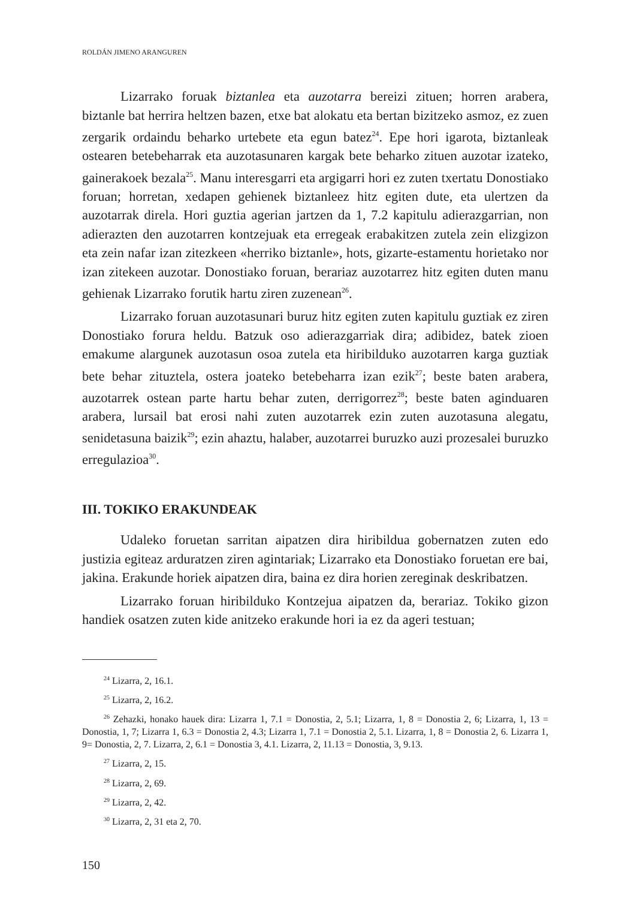ROLDÁN JIMENO ARANGUREN
Lizarrako foruak biztanlea eta auzotarra bereizi zituen; horren arabera, biztanle bat herrira heltzen bazen, etxe bat alokatu eta bertan bizitzeko asmoz, ez zuen zergarik ordaindu beharko urtebete eta egun batez<sup>24</sup>. Epe hori igarota, biztanleak ostearen betebeharrak eta auzotasunaren kargak bete beharko zituen auzotar izateko, gainerakoek bezala<sup>25</sup>. Manu interesgarri eta argigarri hori ez zuten txertatu Donostiako foruan; horretan, xedapen gehienek biztanleez hitz egiten dute, eta ulertzen da auzotarrak direla. Hori guztia agerian jartzen da 1, 7.2 kapitulu adierazgarrian, non adierazten den auzotarren kontzejuak eta erregeak erabakitzen zutela zein elizgizon eta zein nafar izan zitezkeen «herriko biztanle», hots, gizarte-estamentu horietako nor izan zitekeen auzotar. Donostiako foruan, berariaz auzotarrez hitz egiten duten manu gehienak Lizarrako forutik hartu ziren zuzenean<sup>26</sup>.
Lizarrako foruan auzotasunari buruz hitz egiten zuten kapitulu guztiak ez ziren Donostiako forura heldu. Batzuk oso adierazgarriak dira; adibidez, batek zioen emakume alargunek auzotasun osoa zutela eta hiribilduko auzotarren karga guztiak bete behar zituztela, ostera joateko betebeharra izan ezik<sup>27</sup>; beste baten arabera, auzotarrek ostean parte hartu behar zuten, derrigorrez<sup>28</sup>; beste baten aginduaren arabera, lursail bat erosi nahi zuten auzotarrek ezin zuten auzotasuna alegatu, senidetasuna baizik<sup>29</sup>; ezin ahaztu, halaber, auzotarrei buruzko auzi prozesalei buruzko erregulazioa<sup>30</sup>.
III. TOKIKO ERAKUNDEAK
Udaleko foruetan sarritan aipatzen dira hiribildua gobernatzen zuten edo justizia egiteaz arduratzen ziren agintariak; Lizarrako eta Donostiako foruetan ere bai, jakina. Erakunde horiek aipatzen dira, baina ez dira horien zereginak deskribatzen.
Lizarrako foruan hiribilduko Kontzejua aipatzen da, berariaz. Tokiko gizon handiek osatzen zuten kide anitzeko erakunde hori ia ez da ageri testuan;
<sup>24</sup> Lizarra, 2, 16.1.
<sup>25</sup> Lizarra, 2, 16.2.
<sup>26</sup> Zehazki, honako hauek dira: Lizarra 1, 7.1 = Donostia, 2, 5.1; Lizarra, 1, 8 = Donostia 2, 6; Lizarra, 1, 13 = Donostia, 1, 7; Lizarra 1, 6.3 = Donostia 2, 4.3; Lizarra 1, 7.1 = Donostia 2, 5.1. Lizarra, 1, 8 = Donostia 2, 6. Lizarra 1, 9= Donostia, 2, 7. Lizarra, 2, 6.1 = Donostia 3, 4.1. Lizarra, 2, 11.13 = Donostia, 3, 9.13.
<sup>27</sup> Lizarra, 2, 15.
<sup>28</sup> Lizarra, 2, 69.
<sup>29</sup> Lizarra, 2, 42.
<sup>30</sup> Lizarra, 2, 31 eta 2, 70.
150